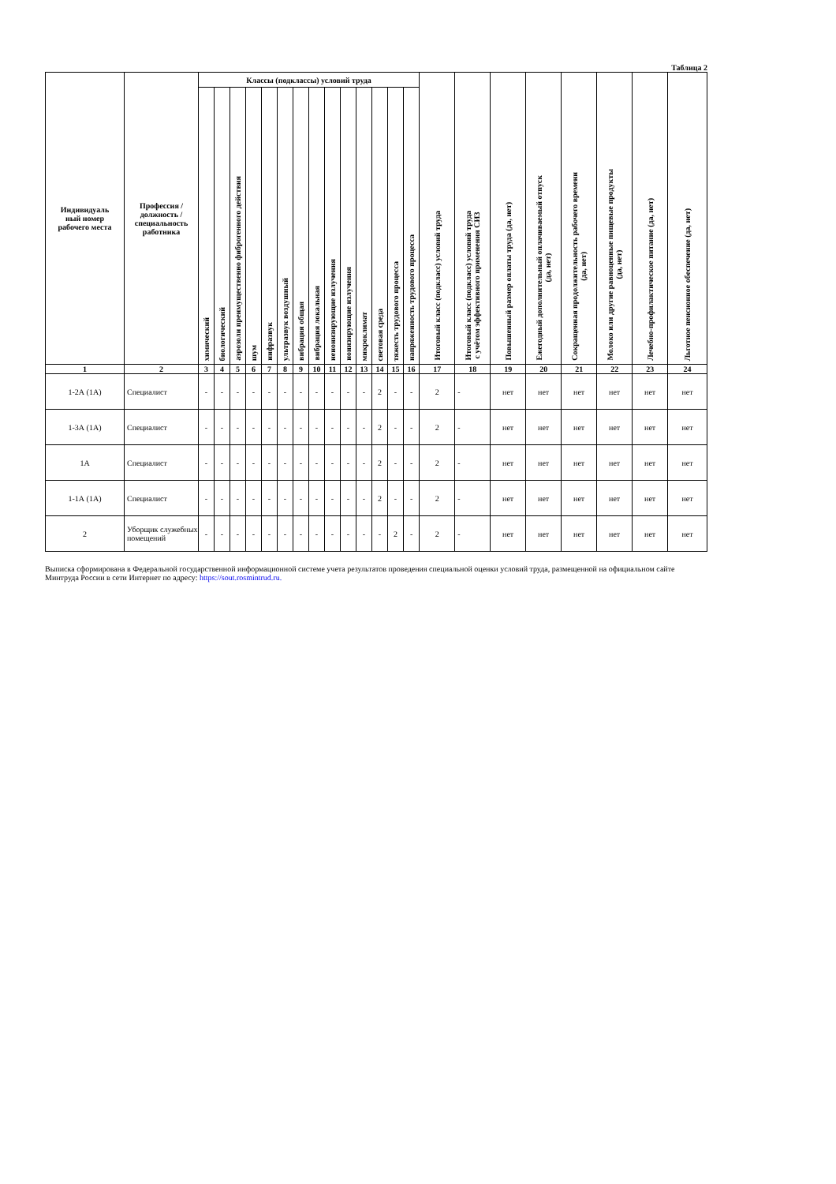Таблица 2
| Индивидуаль ный номер рабочего места | Профессия / должность / специальность работника | Классы (подклассы) условий труда | | | | | | | | | | | | | | Итоговый класс (подкласс) условий труда | Итоговый класс (подкласс) условий труда с учётом эффективного применения СИЗ | Повышенный размер оплаты труда (да, нет) | Ежегодный дополнительный оплачиваемый отпуск (да, нет) | Сокращенная продолжительность рабочего времени (да, нет) | Молоко или другие равноценные пищевые продукты (да, нет) | Лечебно-профилактическое питание (да, нет) | Льготное пенсионное обеспечение (да, нет) |
| --- | --- | --- | --- | --- | --- | --- | --- | --- | --- | --- | --- | --- | --- | --- | --- | --- | --- | --- | --- | --- | --- | --- | --- |
| | | химический | биологический | аэрозоли преимущественно фиброгенного действия | шум | инфразвук | ультразвук воздушный | вибрация общая | вибрация локальная | неионизирующие излучения | ионизирующие излучения | микроклимат | световая среда | тяжесть трудового процесса | напряженность трудового процесса | | | | | | | | |
| 1 | 2 | 3 | 4 | 5 | 6 | 7 | 8 | 9 | 10 | 11 | 12 | 13 | 14 | 15 | 16 | 17 | 18 | 19 | 20 | 21 | 22 | 23 | 24 |
| 1-2А (1А) | Специалист | - | - | - | - | - | - | - | - | - | - | - | 2 | - | - | 2 | - | нет | нет | нет | нет | нет | нет |
| 1-3А (1А) | Специалист | - | - | - | - | - | - | - | - | - | - | - | 2 | - | - | 2 | - | нет | нет | нет | нет | нет | нет |
| 1А | Специалист | - | - | - | - | - | - | - | - | - | - | - | 2 | - | - | 2 | - | нет | нет | нет | нет | нет | нет |
| 1-1А (1А) | Специалист | - | - | - | - | - | - | - | - | - | - | - | 2 | - | - | 2 | - | нет | нет | нет | нет | нет | нет |
| 2 | Уборщик служебных помещений | - | - | - | - | - | - | - | - | - | - | - | - | 2 | - | 2 | - | нет | нет | нет | нет | нет | нет |
Выписка сформирована в Федеральной государственной информационной системе учета результатов проведения специальной оценки условий труда, размещенной на официальном сайте Минтруда России в сети Интернет по адресу: https://sout.rosmintrud.ru.